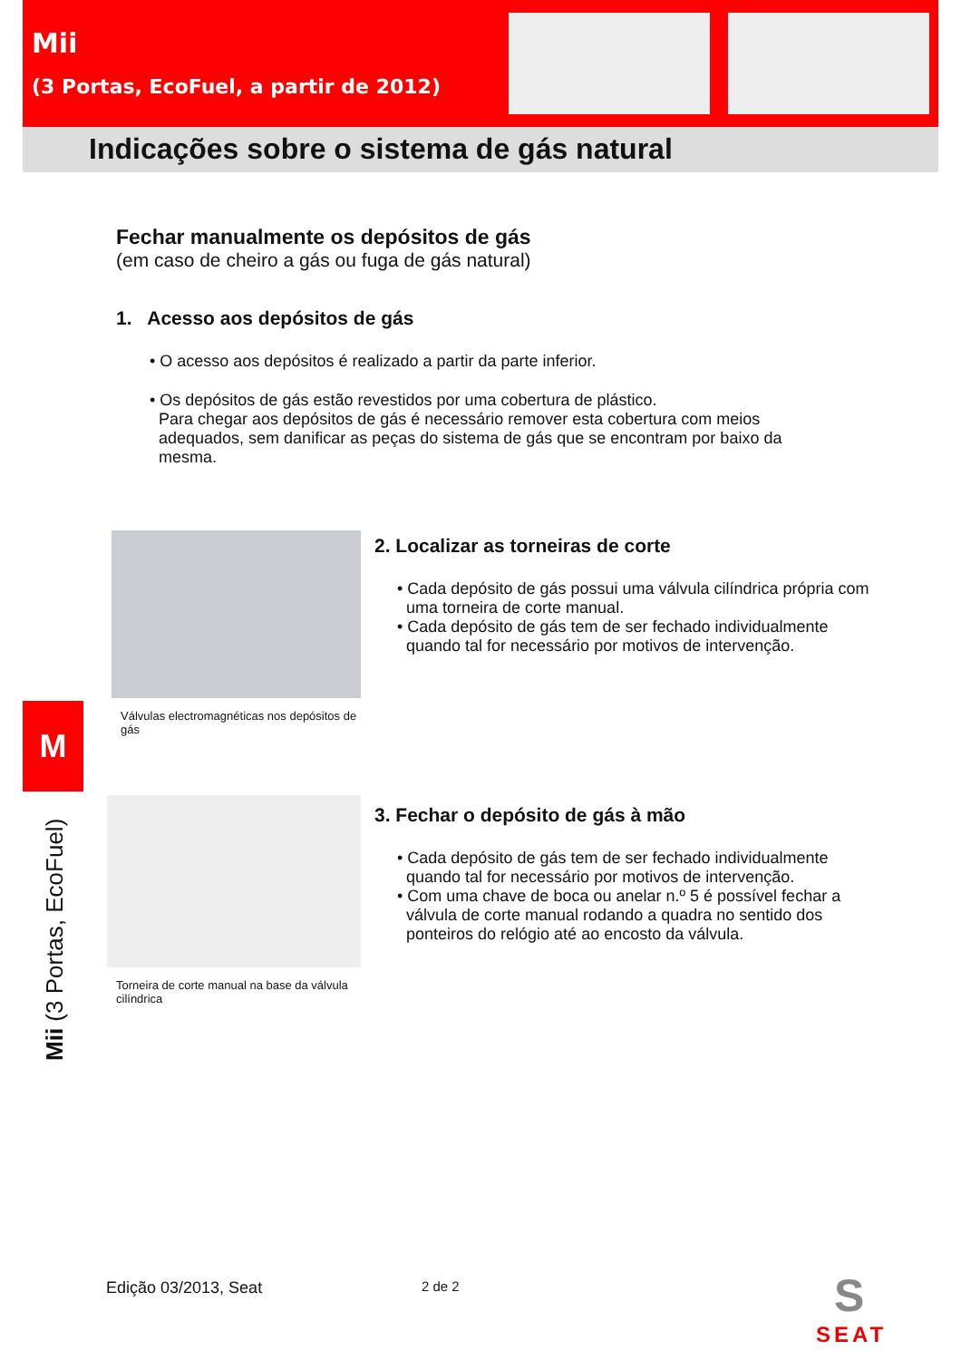Mii
(3 Portas, EcoFuel, a partir de 2012)
Indicações sobre o sistema de gás natural
M
Mii (3 Portas, EcoFuel)
Fechar manualmente os depósitos de gás
(em caso de cheiro a gás ou fuga de gás natural)
1. Acesso aos depósitos de gás
• O acesso aos depósitos é realizado a partir da parte inferior.
• Os depósitos de gás estão revestidos por uma cobertura de plástico.
Para chegar aos depósitos de gás é necessário remover esta cobertura com meios
adequados, sem danificar as peças do sistema de gás que se encontram por baixo da
mesma.
Válvulas electromagnéticas nos depósitos de gás
2. Localizar as torneiras de corte
• Cada depósito de gás possui uma válvula cilíndrica própria com
uma torneira de corte manual.
• Cada depósito de gás tem de ser fechado individualmente
quando tal for necessário por motivos de intervenção.
Torneira de corte manual na base da válvula cilíndrica
3. Fechar o depósito de gás à mão
• Cada depósito de gás tem de ser fechado individualmente
quando tal for necessário por motivos de intervenção.
• Com uma chave de boca ou anelar n.º 5 é possível fechar a
válvula de corte manual rodando a quadra no sentido dos
ponteiros do relógio até ao encosto da válvula.
Edição 03/2013, Seat 2 de 2
S
SEAT